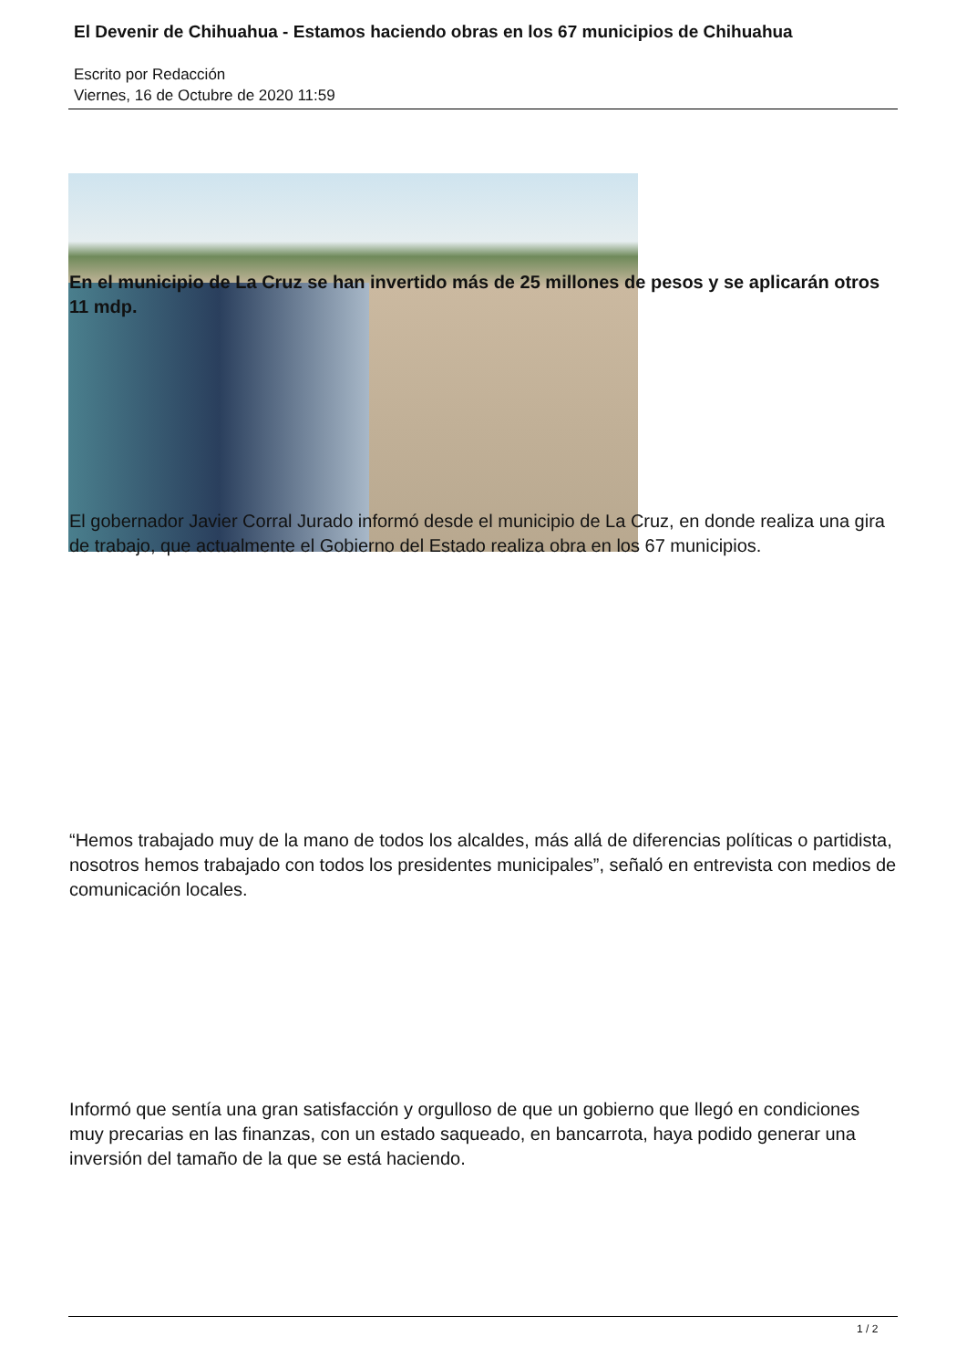El Devenir de Chihuahua - Estamos haciendo obras en los 67 municipios de Chihuahua
Escrito por Redacción
Viernes, 16 de Octubre de 2020 11:59
En el municipio de La Cruz se han invertido más de 25 millones de pesos y se aplicarán otros 11 mdp.
El gobernador Javier Corral Jurado informó desde el municipio de La Cruz, en donde realiza una gira de trabajo, que actualmente el Gobierno del Estado realiza obra en los 67 municipios.
“Hemos trabajado muy de la mano de todos los alcaldes, más allá de diferencias políticas o partidista, nosotros hemos trabajado con todos los presidentes municipales”, señaló en entrevista con medios de comunicación locales.
Informó que sentía una gran satisfacción y orgulloso de que un gobierno que llegó en condiciones muy precarias en las finanzas, con un estado saqueado, en bancarrota, haya podido generar una inversión del tamaño de la que se está haciendo.
1 / 2